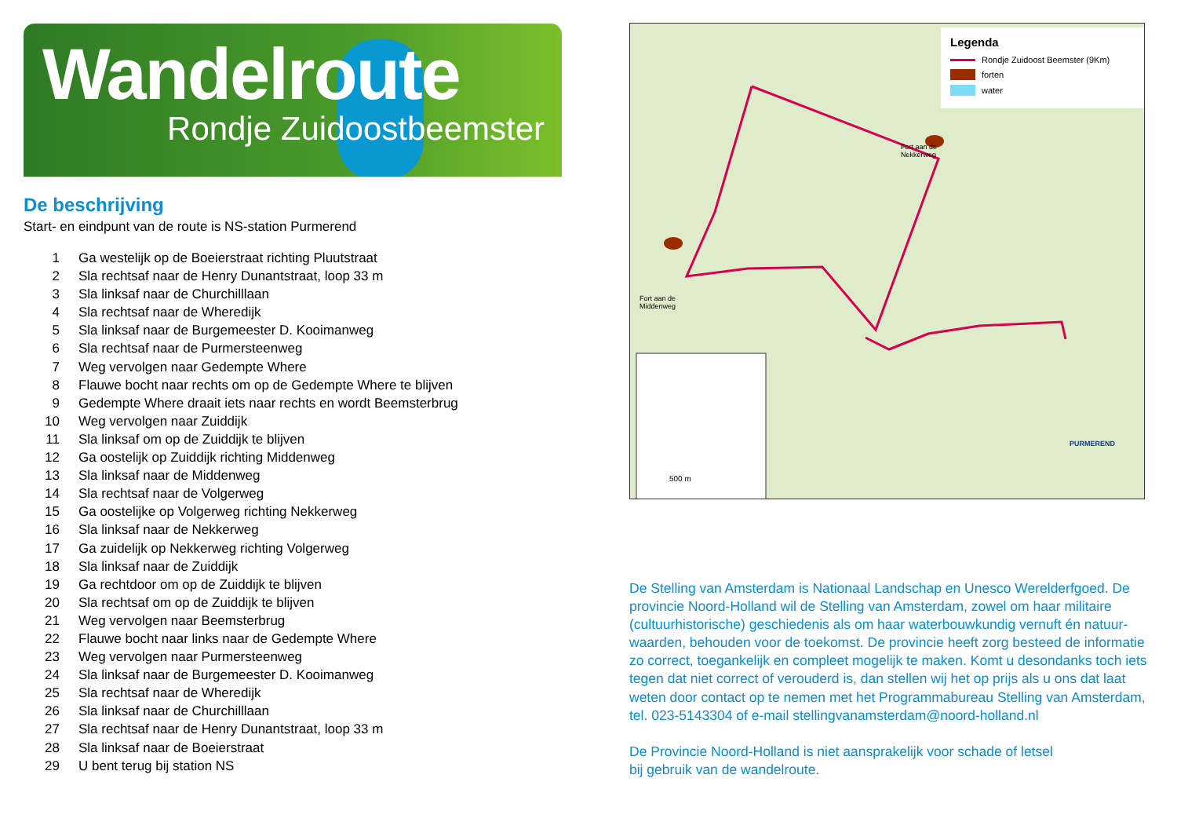Wandelroute
Rondje Zuidoostbeemster
De beschrijving
Start- en eindpunt van de route is NS-station Purmerend
1 Ga westelijk op de Boeierstraat richting Pluutstraat
2 Sla rechtsaf naar de Henry Dunantstraat, loop 33 m
3 Sla linksaf naar de Churchilllaan
4 Sla rechtsaf naar de Wheredijk
5 Sla linksaf naar de Burgemeester D. Kooimanweg
6 Sla rechtsaf naar de Purmersteenweg
7 Weg vervolgen naar Gedempte Where
8 Flauwe bocht naar rechts om op de Gedempte Where te blijven
9 Gedempte Where draait iets naar rechts en wordt Beemsterbrug
10 Weg vervolgen naar Zuiddijk
11 Sla linksaf om op de Zuiddijk te blijven
12 Ga oostelijk op Zuiddijk richting Middenweg
13 Sla linksaf naar de Middenweg
14 Sla rechtsaf naar de Volgerweg
15 Ga oostelijke op Volgerweg richting Nekkerweg
16 Sla linksaf naar de Nekkerweg
17 Ga zuidelijk op Nekkerweg richting Volgerweg
18 Sla linksaf naar de Zuiddijk
19 Ga rechtdoor om op de Zuiddijk te blijven
20 Sla rechtsaf om op de Zuiddijk te blijven
21 Weg vervolgen naar Beemsterbrug
22 Flauwe bocht naar links naar de Gedempte Where
23 Weg vervolgen naar Purmersteenweg
24 Sla linksaf naar de Burgemeester D. Kooimanweg
25 Sla rechtsaf naar de Wheredijk
26 Sla linksaf naar de Churchilllaan
27 Sla rechtsaf naar de Henry Dunantstraat, loop 33 m
28 Sla linksaf naar de Boeierstraat
29 U bent terug bij station NS
Fort aan de
Nekkerweg
Fort aan de
Middenweg
PURMEREND
500 m
Legenda
Rondje Zuidoost Beemster (9Km)
forten
water
De Stelling van Amsterdam is Nationaal Landschap en Unesco Werelderfgoed. De provincie Noord-Holland wil de Stelling van Amsterdam, zowel om haar militaire (cultuurhistorische) geschiedenis als om haar waterbouwkundig vernuft én natuur­waarden, behouden voor de toekomst. De provincie heeft zorg besteed de informatie zo correct, toegankelijk en compleet mogelijk te maken. Komt u desondanks toch iets tegen dat niet correct of verouderd is, dan stellen wij het op prijs als u ons dat laat weten door contact op te nemen met het Programmabureau Stelling van Amsterdam, tel. 023-5143304 of e-mail stellingvanamsterdam@noord-holland.nl
De Provincie Noord-Holland is niet aansprakelijk voor schade of letsel
bij gebruik van de wandelroute.